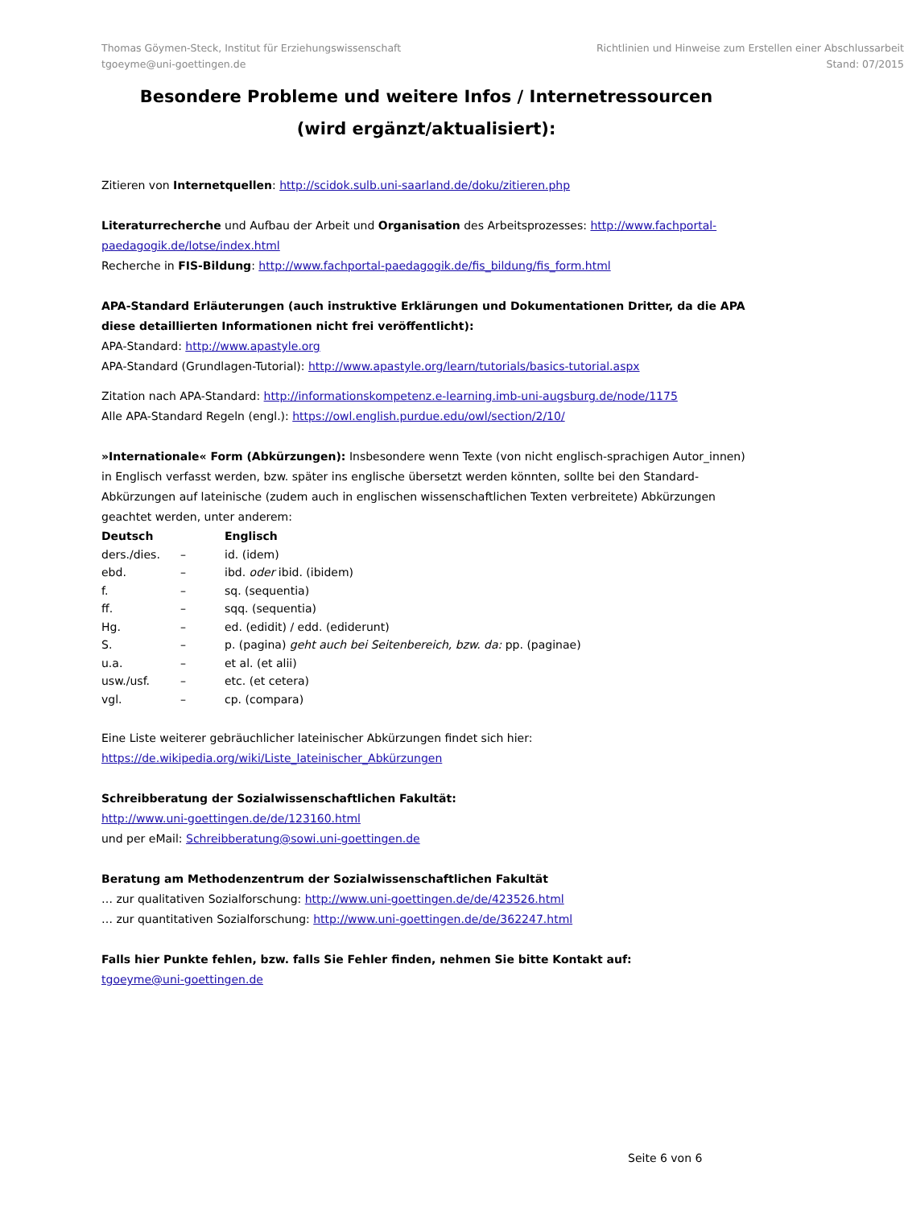Thomas Göymen-Steck, Institut für Erziehungswissenschaft
tgoeyme@uni-goettingen.de
Richtlinien und Hinweise zum Erstellen einer Abschlussarbeit
Stand: 07/2015
Besondere Probleme und weitere Infos / Internetressourcen
(wird ergänzt/aktualisiert):
Zitieren von Internetquellen: http://scidok.sulb.uni-saarland.de/doku/zitieren.php
Literaturrecherche und Aufbau der Arbeit und Organisation des Arbeitsprozesses: http://www.fachportal-paedagogik.de/lotse/index.html
Recherche in FIS-Bildung: http://www.fachportal-paedagogik.de/fis_bildung/fis_form.html
APA-Standard Erläuterungen (auch instruktive Erklärungen und Dokumentationen Dritter, da die APA diese detaillierten Informationen nicht frei veröffentlicht):
APA-Standard: http://www.apastyle.org
APA-Standard (Grundlagen-Tutorial): http://www.apastyle.org/learn/tutorials/basics-tutorial.aspx
Zitation nach APA-Standard: http://informationskompetenz.e-learning.imb-uni-augsburg.de/node/1175
Alle APA-Standard Regeln (engl.): https://owl.english.purdue.edu/owl/section/2/10/
»Internationale« Form (Abkürzungen): Insbesondere wenn Texte (von nicht englisch-sprachigen Autor_innen) in Englisch verfasst werden, bzw. später ins englische übersetzt werden könnten, sollte bei den Standard-Abkürzungen auf lateinische (zudem auch in englischen wissenschaftlichen Texten verbreitete) Abkürzungen geachtet werden, unter anderem:
| Deutsch | | Englisch |
| --- | --- | --- |
| ders./dies. | – | id. (idem) |
| ebd. | – | ibd. oder ibid. (ibidem) |
| f. | – | sq. (sequentia) |
| ff. | – | sqq. (sequentia) |
| Hg. | – | ed. (edidit) / edd. (ediderunt) |
| S. | – | p. (pagina) geht auch bei Seitenbereich, bzw. da: pp. (paginae) |
| u.a. | – | et al. (et alii) |
| usw./usf. | – | etc. (et cetera) |
| vgl. | – | cp. (compara) |
Eine Liste weiterer gebräuchlicher lateinischer Abkürzungen findet sich hier:
https://de.wikipedia.org/wiki/Liste_lateinischer_Abkürzungen
Schreibberatung der Sozialwissenschaftlichen Fakultät:
http://www.uni-goettingen.de/de/123160.html
und per eMail: Schreibberatung@sowi.uni-goettingen.de
Beratung am Methodenzentrum der Sozialwissenschaftlichen Fakultät
… zur qualitativen Sozialforschung: http://www.uni-goettingen.de/de/423526.html
… zur quantitativen Sozialforschung: http://www.uni-goettingen.de/de/362247.html
Falls hier Punkte fehlen, bzw. falls Sie Fehler finden, nehmen Sie bitte Kontakt auf:
tgoeyme@uni-goettingen.de
Seite 6 von 6